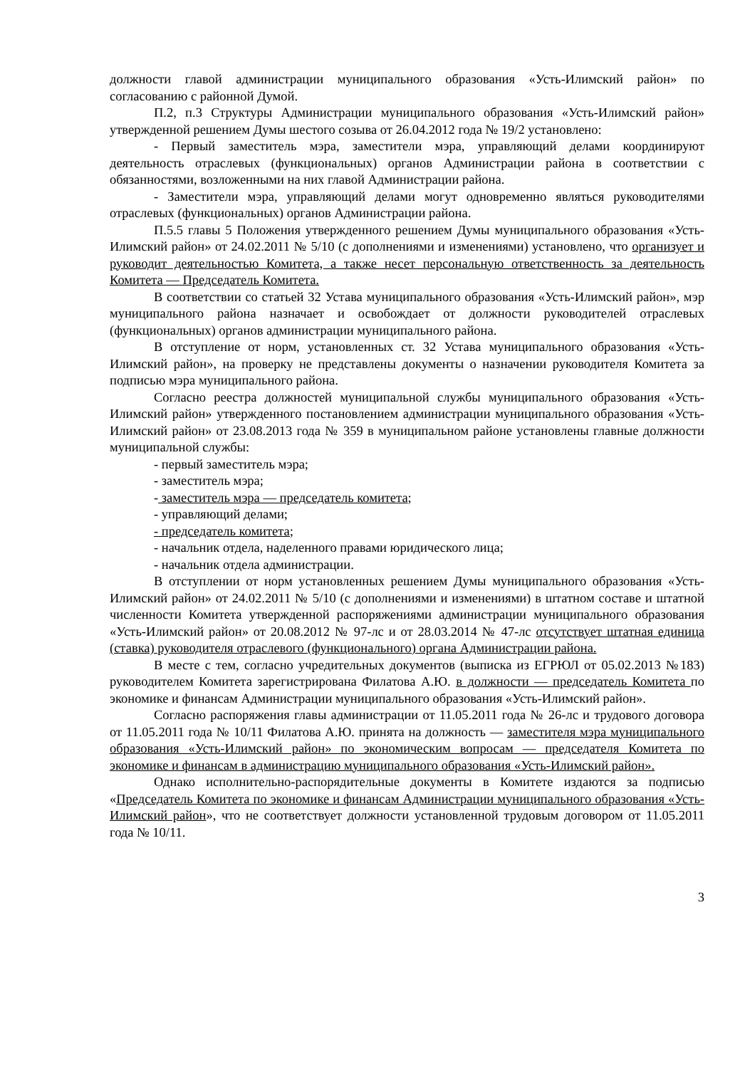должности главой администрации муниципального образования «Усть-Илимский район» по согласованию с районной Думой.
П.2, п.3 Структуры Администрации муниципального образования «Усть-Илимский район» утвержденной решением Думы шестого созыва от 26.04.2012 года № 19/2 установлено:
- Первый заместитель мэра, заместители мэра, управляющий делами координируют деятельность отраслевых (функциональных) органов Администрации района в соответствии с обязанностями, возложенными на них главой Администрации района.
- Заместители мэра, управляющий делами могут одновременно являться руководителями отраслевых (функциональных) органов Администрации района.
П.5.5 главы 5 Положения утвержденного решением Думы муниципального образования «Усть-Илимский район» от 24.02.2011 № 5/10 (с дополнениями и изменениями) установлено, что организует и руководит деятельностью Комитета, а также несет персональную ответственность за деятельность Комитета — Председатель Комитета.
В соответствии со статьей 32 Устава муниципального образования «Усть-Илимский район», мэр муниципального района назначает и освобождает от должности руководителей отраслевых (функциональных) органов администрации муниципального района.
В отступление от норм, установленных ст. 32 Устава муниципального образования «Усть-Илимский район», на проверку не представлены документы о назначении руководителя Комитета за подписью мэра муниципального района.
Согласно реестра должностей муниципальной службы муниципального образования «Усть-Илимский район» утвержденного постановлением администрации муниципального образования «Усть-Илимский район» от 23.08.2013 года № 359 в муниципальном районе установлены главные должности муниципальной службы:
- первый заместитель мэра;
- заместитель мэра;
- заместитель мэра — председатель комитета;
- управляющий делами;
- председатель комитета;
- начальник отдела, наделенного правами юридического лица;
- начальник отдела администрации.
В отступлении от норм установленных решением Думы муниципального образования «Усть-Илимский район» от 24.02.2011 № 5/10 (с дополнениями и изменениями) в штатном составе и штатной численности Комитета утвержденной распоряжениями администрации муниципального образования «Усть-Илимский район» от 20.08.2012 № 97-лс и от 28.03.2014 № 47-лс отсутствует штатная единица (ставка) руководителя отраслевого (функционального) органа Администрации района.
В месте с тем, согласно учредительных документов (выписка из ЕГРЮЛ от 05.02.2013 №183) руководителем Комитета зарегистрирована Филатова А.Ю. в должности — председатель Комитета по экономике и финансам Администрации муниципального образования «Усть-Илимский район».
Согласно распоряжения главы администрации от 11.05.2011 года № 26-лс и трудового договора от 11.05.2011 года № 10/11 Филатова А.Ю. принята на должность — заместителя мэра муниципального образования «Усть-Илимский район» по экономическим вопросам — председателя Комитета по экономике и финансам в администрацию муниципального образования «Усть-Илимский район».
Однако исполнительно-распорядительные документы в Комитете издаются за подписью «Председатель Комитета по экономике и финансам Администрации муниципального образования «Усть-Илимский район», что не соответствует должности установленной трудовым договором от 11.05.2011 года № 10/11.
3